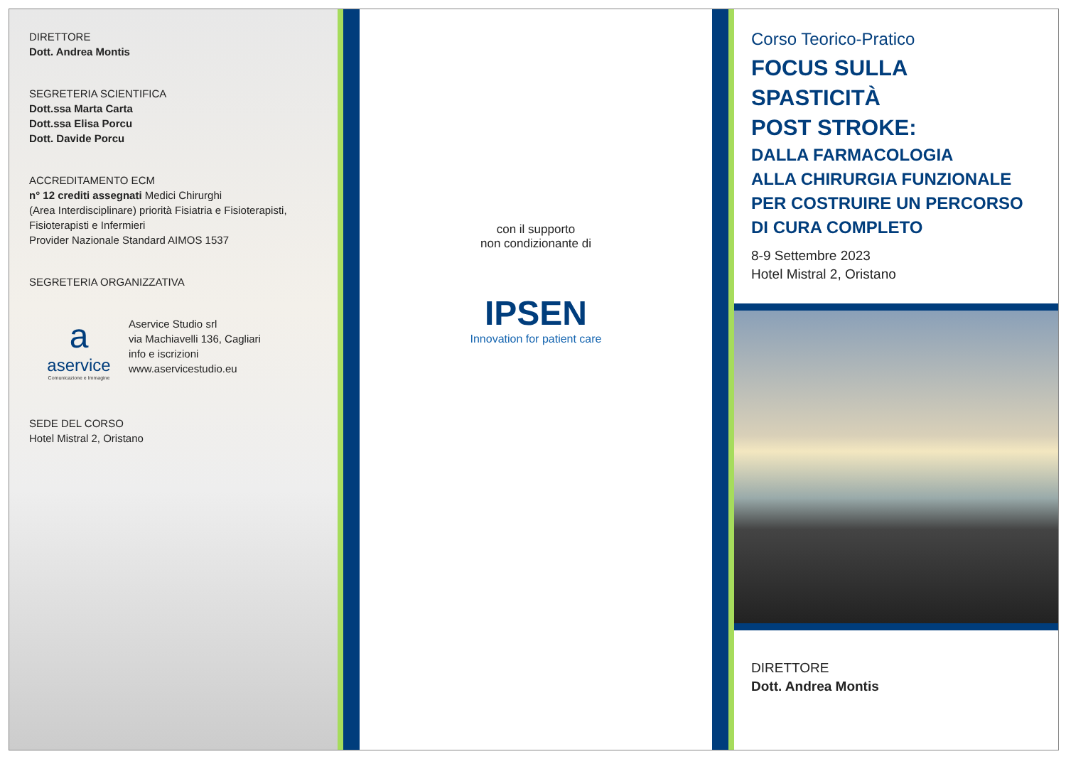DIRETTORE
Dott. Andrea Montis
SEGRETERIA SCIENTIFICA
Dott.ssa Marta Carta
Dott.ssa Elisa Porcu
Dott. Davide Porcu
ACCREDITAMENTO ECM
n° 12 crediti assegnati Medici Chirurghi
(Area Interdisciplinare) priorità Fisiatria e Fisioterapisti,
Fisioterapisti e Infermieri
Provider Nazionale Standard AIMOS 1537
SEGRETERIA ORGANIZZATIVA
a
aservice
Comunicazione e Immagine
Aservice Studio srl
via Machiavelli 136, Cagliari
info e iscrizioni
www.aservicestudio.eu
SEDE DEL CORSO
Hotel Mistral 2, Oristano
con il supporto
non condizionante di
IPSEN
Innovation for patient care
Corso Teorico-Pratico
FOCUS SULLA SPASTICITÀ
POST STROKE:
DALLA FARMACOLOGIA
ALLA CHIRURGIA FUNZIONALE
PER COSTRUIRE UN PERCORSO
DI CURA COMPLETO
8-9 Settembre 2023
Hotel Mistral 2, Oristano
DIRETTORE
Dott. Andrea Montis